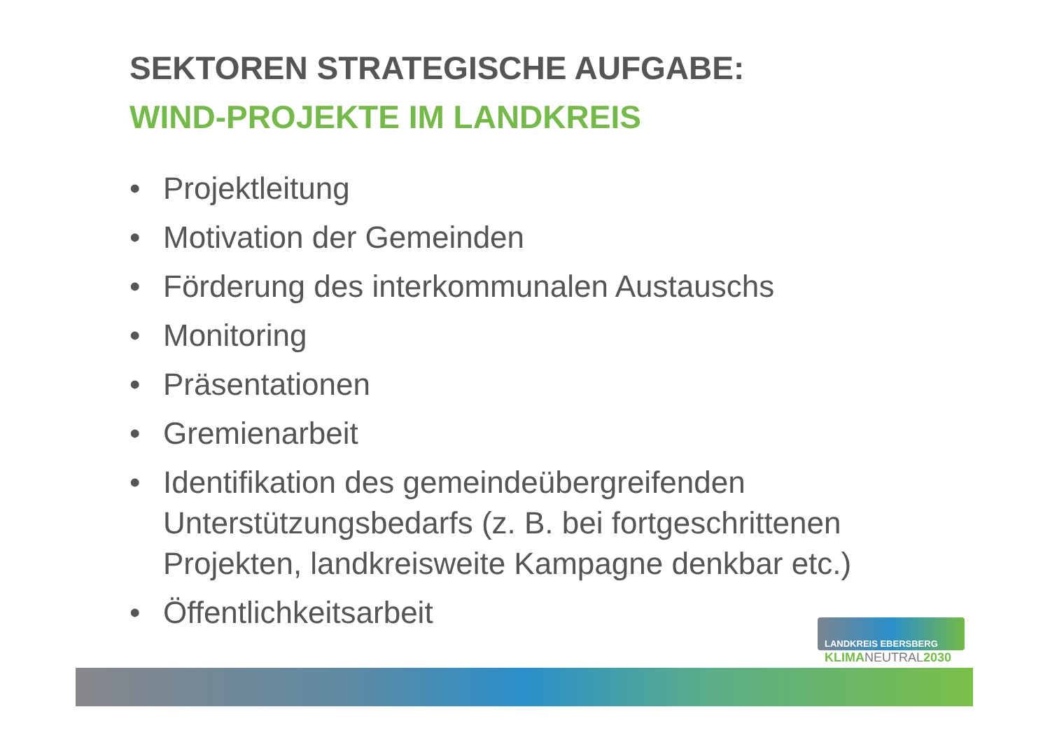SEKTOREN STRATEGISCHE AUFGABE:
WIND-PROJEKTE IM LANDKREIS
• Projektleitung
• Motivation der Gemeinden
• Förderung des interkommunalen Austauschs
• Monitoring
• Präsentationen
• Gremienarbeit
• Identifikation des gemeindeübergreifenden Unterstützungsbedarfs (z. B. bei fortgeschrittenen Projekten, landkreisweite Kampagne denkbar etc.)
• Öffentlichkeitsarbeit
LANDKREIS EBERSBERG
KLIMANEUTRAL2030